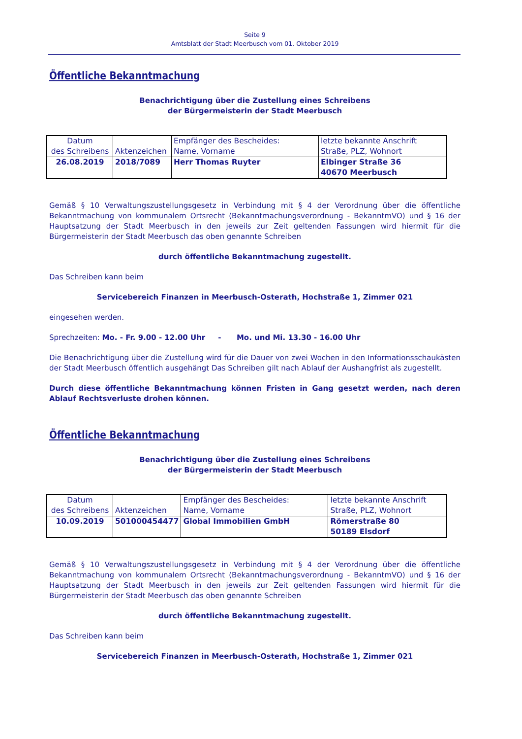Seite 9
Amtsblatt der Stadt Meerbusch vom 01. Oktober 2019
Öffentliche Bekanntmachung
Benachrichtigung über die Zustellung eines Schreibens
der Bürgermeisterin der Stadt Meerbusch
| Datum des Schreibens | Aktenzeichen | Empfänger des Bescheides: Name, Vorname | letzte bekannte Anschrift Straße, PLZ, Wohnort |
| 26.08.2019 | 2018/7089 | Herr Thomas Ruyter | Elbinger Straße 36 40670 Meerbusch |
Gemäß § 10 Verwaltungszustellungsgesetz in Verbindung mit § 4 der Verordnung über die öffentliche Bekanntmachung von kommunalem Ortsrecht (Bekanntmachungsverordnung - BekanntmVO) und § 16 der Hauptsatzung der Stadt Meerbusch in den jeweils zur Zeit geltenden Fassungen wird hiermit für die Bürgermeisterin der Stadt Meerbusch das oben genannte Schreiben
durch öffentliche Bekanntmachung zugestellt.
Das Schreiben kann beim
Servicebereich Finanzen in Meerbusch-Osterath, Hochstraße 1, Zimmer 021
eingesehen werden.
Sprechzeiten: Mo. - Fr. 9.00 - 12.00 Uhr - Mo. und Mi. 13.30 - 16.00 Uhr
Die Benachrichtigung über die Zustellung wird für die Dauer von zwei Wochen in den Informationsschaukästen der Stadt Meerbusch öffentlich ausgehängt Das Schreiben gilt nach Ablauf der Aushangfrist als zugestellt.
Durch diese öffentliche Bekanntmachung können Fristen in Gang gesetzt werden, nach deren Ablauf Rechtsverluste drohen können.
Öffentliche Bekanntmachung
Benachrichtigung über die Zustellung eines Schreibens
der Bürgermeisterin der Stadt Meerbusch
| Datum des Schreibens | Aktenzeichen | Empfänger des Bescheides: Name, Vorname | letzte bekannte Anschrift Straße, PLZ, Wohnort |
| 10.09.2019 | 501000454477 | Global Immobilien GmbH | Römerstraße 80 50189 Elsdorf |
Gemäß § 10 Verwaltungszustellungsgesetz in Verbindung mit § 4 der Verordnung über die öffentliche Bekanntmachung von kommunalem Ortsrecht (Bekanntmachungsverordnung - BekanntmVO) und § 16 der Hauptsatzung der Stadt Meerbusch in den jeweils zur Zeit geltenden Fassungen wird hiermit für die Bürgermeisterin der Stadt Meerbusch das oben genannte Schreiben
durch öffentliche Bekanntmachung zugestellt.
Das Schreiben kann beim
Servicebereich Finanzen in Meerbusch-Osterath, Hochstraße 1, Zimmer 021